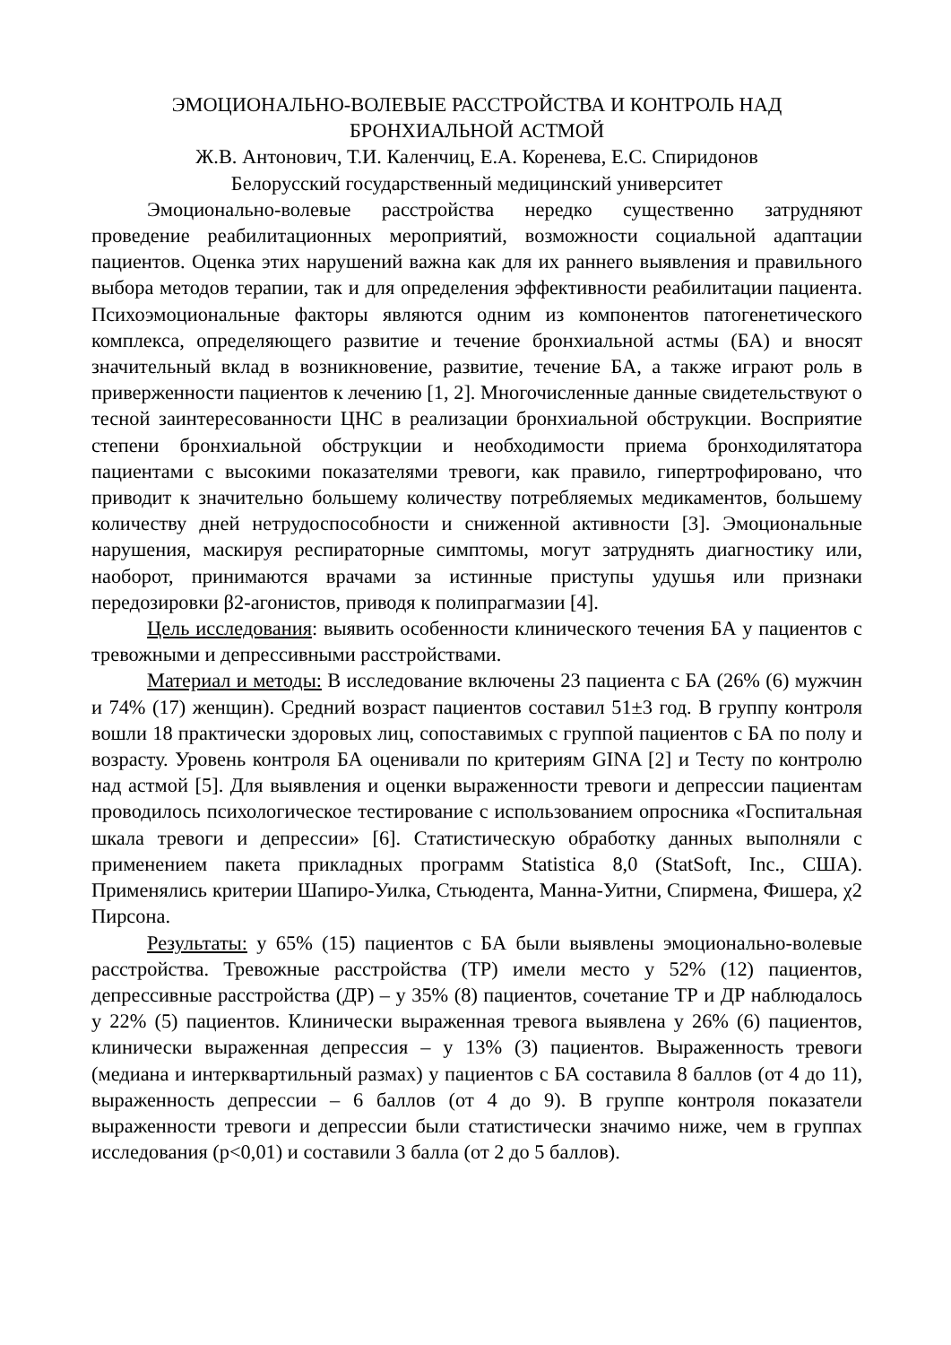ЭМОЦИОНАЛЬНО-ВОЛЕВЫЕ РАССТРОЙСТВА И КОНТРОЛЬ НАД БРОНХИАЛЬНОЙ АСТМОЙ
Ж.В. Антонович, Т.И. Каленчиц, Е.А. Коренева, Е.С. Спиридонов
Белорусский государственный медицинский университет
Эмоционально-волевые расстройства нередко существенно затрудняют проведение реабилитационных мероприятий, возможности социальной адаптации пациентов. Оценка этих нарушений важна как для их раннего выявления и правильного выбора методов терапии, так и для определения эффективности реабилитации пациента. Психоэмоциональные факторы являются одним из компонентов патогенетического комплекса, определяющего развитие и течение бронхиальной астмы (БА) и вносят значительный вклад в возникновение, развитие, течение БА, а также играют роль в приверженности пациентов к лечению [1, 2]. Многочисленные данные свидетельствуют о тесной заинтересованности ЦНС в реализации бронхиальной обструкции. Восприятие степени бронхиальной обструкции и необходимости приема бронходилятатора пациентами с высокими показателями тревоги, как правило, гипертрофировано, что приводит к значительно большему количеству потребляемых медикаментов, большему количеству дней нетрудоспособности и сниженной активности [3]. Эмоциональные нарушения, маскируя респираторные симптомы, могут затруднять диагностику или, наоборот, принимаются врачами за истинные приступы удушья или признаки передозировки β2-агонистов, приводя к полипрагмазии [4].
Цель исследования: выявить особенности клинического течения БА у пациентов с тревожными и депрессивными расстройствами.
Материал и методы: В исследование включены 23 пациента с БА (26% (6) мужчин и 74% (17) женщин). Средний возраст пациентов составил 51±3 год. В группу контроля вошли 18 практически здоровых лиц, сопоставимых с группой пациентов с БА по полу и возрасту. Уровень контроля БА оценивали по критериям GINA [2] и Тесту по контролю над астмой [5]. Для выявления и оценки выраженности тревоги и депрессии пациентам проводилось психологическое тестирование с использованием опросника «Госпитальная шкала тревоги и депрессии» [6]. Статистическую обработку данных выполняли с применением пакета прикладных программ Statistica 8,0 (StatSoft, Inc., США). Применялись критерии Шапиро-Уилка, Стьюдента, Манна-Уитни, Спирмена, Фишера, χ2 Пирсона.
Результаты: у 65% (15) пациентов с БА были выявлены эмоционально-волевые расстройства. Тревожные расстройства (ТР) имели место у 52% (12) пациентов, депрессивные расстройства (ДР) – у 35% (8) пациентов, сочетание ТР и ДР наблюдалось у 22% (5) пациентов. Клинически выраженная тревога выявлена у 26% (6) пациентов, клинически выраженная депрессия – у 13% (3) пациентов. Выраженность тревоги (медиана и интерквартильный размах) у пациентов с БА составила 8 баллов (от 4 до 11), выраженность депрессии – 6 баллов (от 4 до 9). В группе контроля показатели выраженности тревоги и депрессии были статистически значимо ниже, чем в группах исследования (p<0,01) и составили 3 балла (от 2 до 5 баллов).